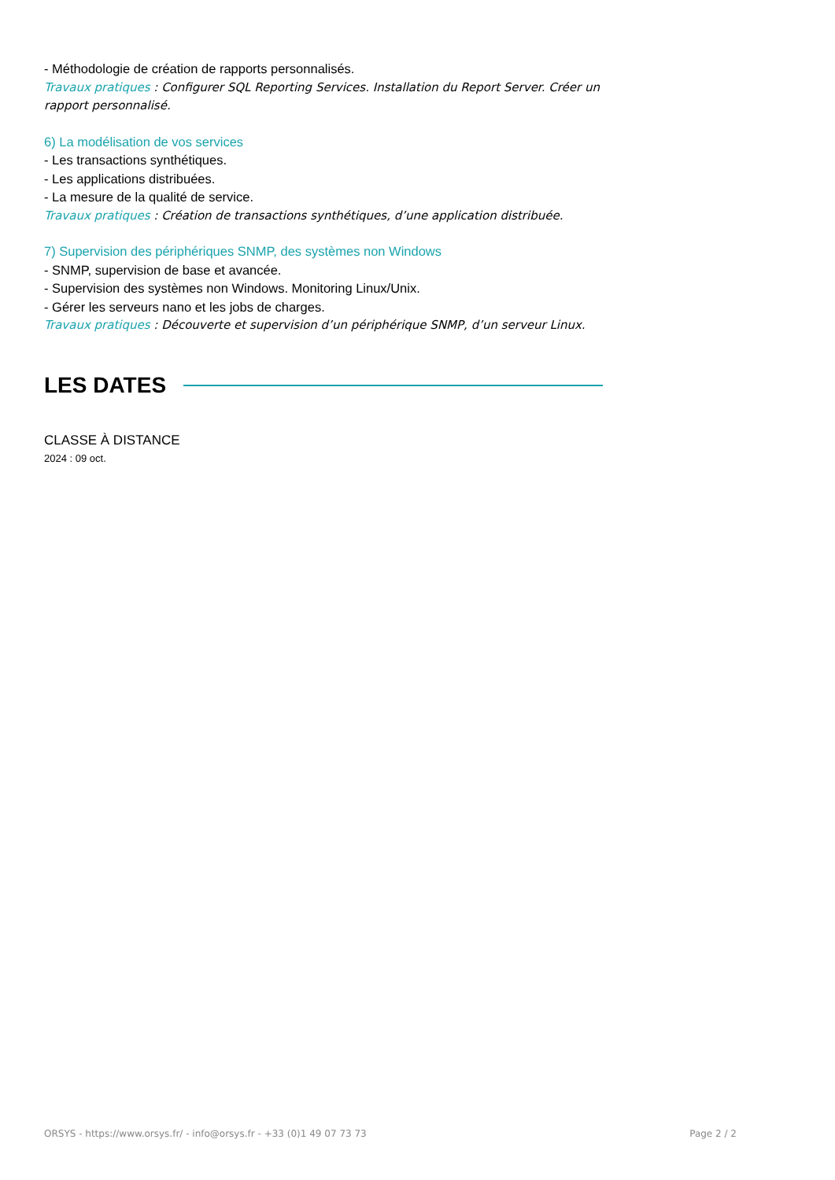- Méthodologie de création de rapports personnalisés.
Travaux pratiques : Configurer SQL Reporting Services. Installation du Report Server. Créer un rapport personnalisé.
6) La modélisation de vos services
- Les transactions synthétiques.
- Les applications distribuées.
- La mesure de la qualité de service.
Travaux pratiques : Création de transactions synthétiques, d’une application distribuée.
7) Supervision des périphériques SNMP, des systèmes non Windows
- SNMP, supervision de base et avancée.
- Supervision des systèmes non Windows. Monitoring Linux/Unix.
- Gérer les serveurs nano et les jobs de charges.
Travaux pratiques : Découverte et supervision d’un périphérique SNMP, d’un serveur Linux.
LES DATES
CLASSE À DISTANCE
2024 : 09 oct.
ORSYS - https://www.orsys.fr/ - info@orsys.fr - +33 (0)1 49 07 73 73 Page 2 / 2